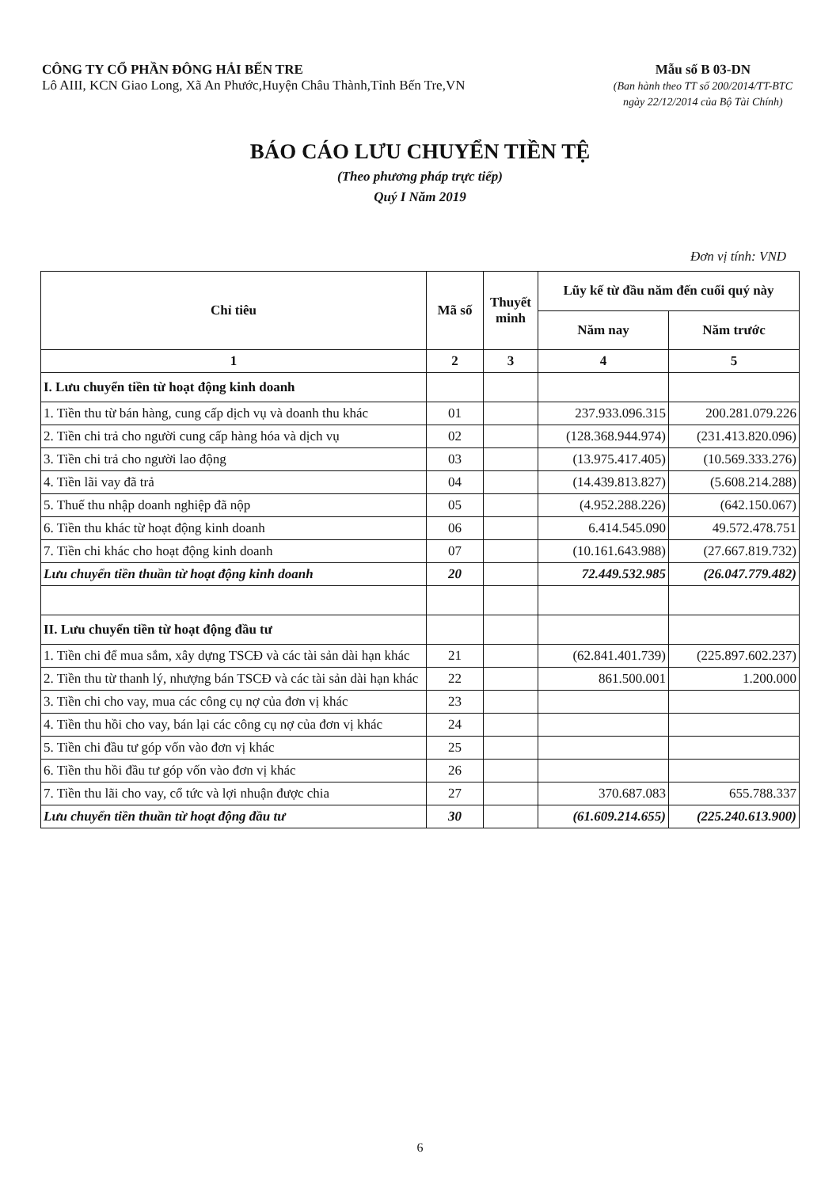CÔNG TY CỔ PHẦN ĐÔNG HẢI BẾN TRE
Lô AIII, KCN Giao Long, Xã An Phước,Huyện Châu Thành,Tỉnh Bến Tre,VN
Mẫu số B 03-DN
(Ban hành theo TT số 200/2014/TT-BTC
ngày 22/12/2014 của Bộ Tài Chính)
BÁO CÁO LƯU CHUYỂN TIỀN TỆ
(Theo phương pháp trực tiếp)
Quý I Năm 2019
Đơn vị tính: VND
| Chỉ tiêu | Mã số | Thuyết minh | Lũy kế từ đầu năm đến cuối quý này | |
| --- | --- | --- | --- | --- |
| | | | Năm nay | Năm trước |
| 1 | 2 | 3 | 4 | 5 |
| I. Lưu chuyển tiền từ hoạt động kinh doanh | | | | |
| 1. Tiền thu từ bán hàng, cung cấp dịch vụ và doanh thu khác | 01 | | 237.933.096.315 | 200.281.079.226 |
| 2. Tiền chi trả cho người cung cấp hàng hóa và dịch vụ | 02 | | (128.368.944.974) | (231.413.820.096) |
| 3. Tiền chi trả cho người lao động | 03 | | (13.975.417.405) | (10.569.333.276) |
| 4. Tiền lãi vay đã trả | 04 | | (14.439.813.827) | (5.608.214.288) |
| 5. Thuế thu nhập doanh nghiệp đã nộp | 05 | | (4.952.288.226) | (642.150.067) |
| 6. Tiền thu khác từ hoạt động kinh doanh | 06 | | 6.414.545.090 | 49.572.478.751 |
| 7. Tiền chi khác cho hoạt động kinh doanh | 07 | | (10.161.643.988) | (27.667.819.732) |
| Lưu chuyển tiền thuần từ hoạt động kinh doanh | 20 | | 72.449.532.985 | (26.047.779.482) |
| II. Lưu chuyển tiền từ hoạt động đầu tư | | | | |
| 1. Tiền chi để mua sắm, xây dựng TSCĐ và các tài sản dài hạn khác | 21 | | (62.841.401.739) | (225.897.602.237) |
| 2. Tiền thu từ thanh lý, nhượng bán TSCĐ và các tài sản dài hạn khác | 22 | | 861.500.001 | 1.200.000 |
| 3. Tiền chi cho vay, mua các công cụ nợ của đơn vị khác | 23 | | | |
| 4. Tiền thu hồi cho vay, bán lại các công cụ nợ của đơn vị khác | 24 | | | |
| 5. Tiền chi đầu tư góp vốn vào đơn vị khác | 25 | | | |
| 6. Tiền thu hồi đầu tư góp vốn vào đơn vị khác | 26 | | | |
| 7. Tiền thu lãi cho vay, cổ tức và lợi nhuận được chia | 27 | | 370.687.083 | 655.788.337 |
| Lưu chuyển tiền thuần từ hoạt động đầu tư | 30 | | (61.609.214.655) | (225.240.613.900) |
6